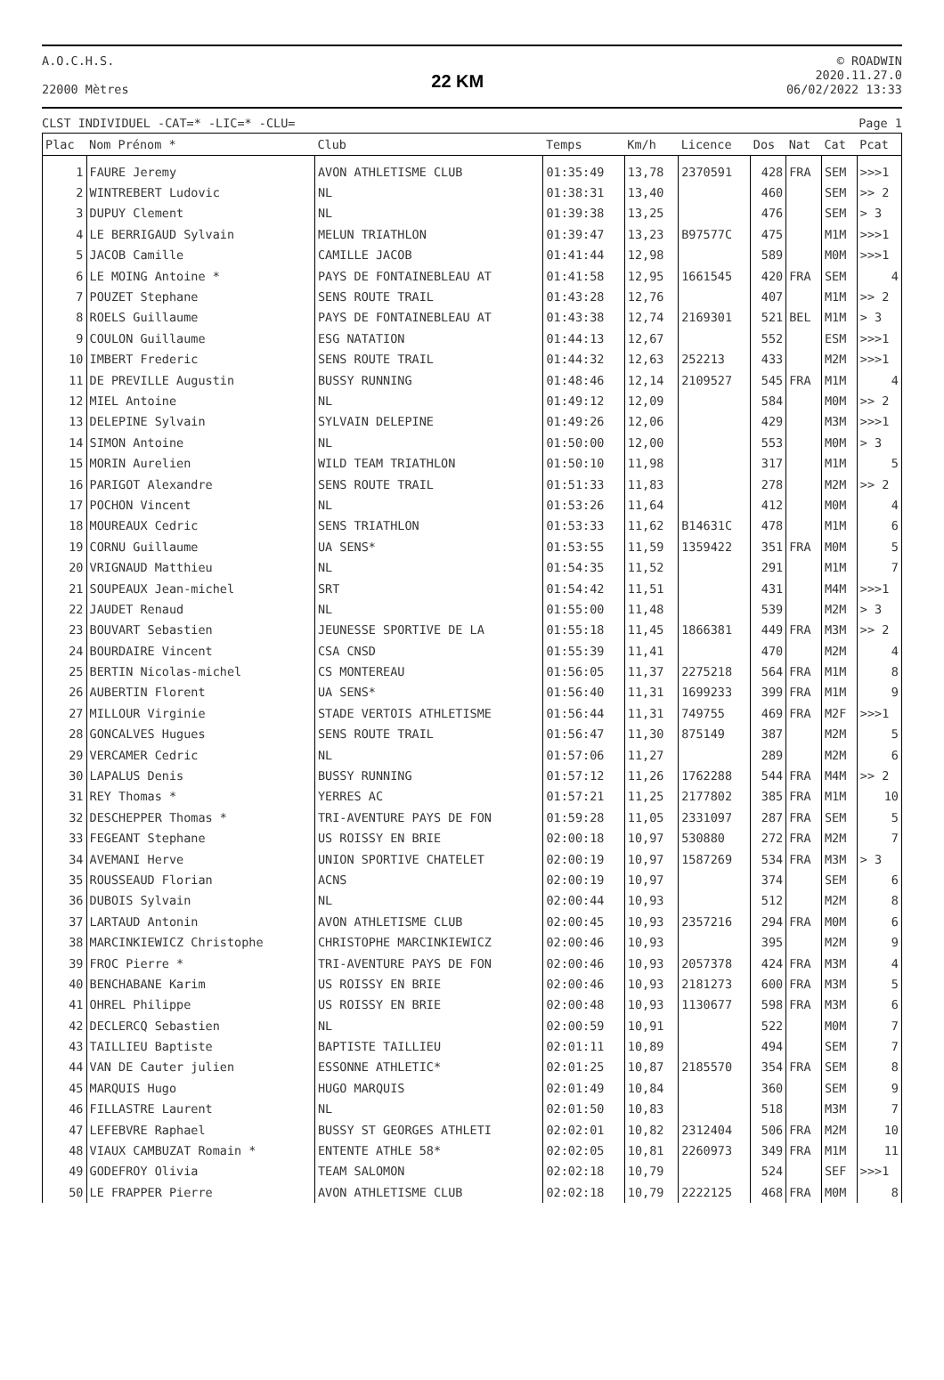A.O.C.H.S.
22000 Mètres
22 KM
© ROADWIN
2020.11.27.0
06/02/2022 13:33
CLST INDIVIDUEL -CAT=* -LIC=* -CLU= Page 1
| Plac | Nom Prénom * | Club | Temps | Km/h | Licence | Dos | Nat | Cat | Pcat |
| --- | --- | --- | --- | --- | --- | --- | --- | --- | --- |
| 1 | FAURE Jeremy | AVON ATHLETISME CLUB | 01:35:49 | 13,78 | 2370591 | 428 | FRA | SEM | >>>1 |
| 2 | WINTREBERT Ludovic | NL | 01:38:31 | 13,40 | | 460 | | SEM | >> 2 |
| 3 | DUPUY Clement | NL | 01:39:38 | 13,25 | | 476 | | SEM | > 3 |
| 4 | LE BERRIGAUD Sylvain | MELUN TRIATHLON | 01:39:47 | 13,23 | B97577C | 475 | | M1M | >>>1 |
| 5 | JACOB Camille | CAMILLE JACOB | 01:41:44 | 12,98 | | 589 | | M0M | >>>1 |
| 6 | LE MOING Antoine * | PAYS DE FONTAINEBLEAU AT | 01:41:58 | 12,95 | 1661545 | 420 | FRA | SEM | 4 |
| 7 | POUZET Stephane | SENS ROUTE TRAIL | 01:43:28 | 12,76 | | 407 | | M1M | >> 2 |
| 8 | ROELS Guillaume | PAYS DE FONTAINEBLEAU AT | 01:43:38 | 12,74 | 2169301 | 521 | BEL | M1M | > 3 |
| 9 | COULON Guillaume | ESG NATATION | 01:44:13 | 12,67 | | 552 | | ESM | >>>1 |
| 10 | IMBERT Frederic | SENS ROUTE TRAIL | 01:44:32 | 12,63 | 252213 | 433 | | M2M | >>>1 |
| 11 | DE PREVILLE Augustin | BUSSY RUNNING | 01:48:46 | 12,14 | 2109527 | 545 | FRA | M1M | 4 |
| 12 | MIEL Antoine | NL | 01:49:12 | 12,09 | | 584 | | M0M | >> 2 |
| 13 | DELEPINE Sylvain | SYLVAIN DELEPINE | 01:49:26 | 12,06 | | 429 | | M3M | >>>1 |
| 14 | SIMON Antoine | NL | 01:50:00 | 12,00 | | 553 | | M0M | > 3 |
| 15 | MORIN Aurelien | WILD TEAM TRIATHLON | 01:50:10 | 11,98 | | 317 | | M1M | 5 |
| 16 | PARIGOT Alexandre | SENS ROUTE TRAIL | 01:51:33 | 11,83 | | 278 | | M2M | >> 2 |
| 17 | POCHON Vincent | NL | 01:53:26 | 11,64 | | 412 | | M0M | 4 |
| 18 | MOUREAUX Cedric | SENS TRIATHLON | 01:53:33 | 11,62 | B14631C | 478 | | M1M | 6 |
| 19 | CORNU Guillaume | UA SENS* | 01:53:55 | 11,59 | 1359422 | 351 | FRA | M0M | 5 |
| 20 | VRIGNAUD Matthieu | NL | 01:54:35 | 11,52 | | 291 | | M1M | 7 |
| 21 | SOUPEAUX Jean-michel | SRT | 01:54:42 | 11,51 | | 431 | | M4M | >>>1 |
| 22 | JAUDET Renaud | NL | 01:55:00 | 11,48 | | 539 | | M2M | > 3 |
| 23 | BOUVART Sebastien | JEUNESSE SPORTIVE DE LA | 01:55:18 | 11,45 | 1866381 | 449 | FRA | M3M | >> 2 |
| 24 | BOURDAIRE Vincent | CSA CNSD | 01:55:39 | 11,41 | | 470 | | M2M | 4 |
| 25 | BERTIN Nicolas-michel | CS MONTEREAU | 01:56:05 | 11,37 | 2275218 | 564 | FRA | M1M | 8 |
| 26 | AUBERTIN Florent | UA SENS* | 01:56:40 | 11,31 | 1699233 | 399 | FRA | M1M | 9 |
| 27 | MILLOUR Virginie | STADE VERTOIS ATHLETISME | 01:56:44 | 11,31 | 749755 | 469 | FRA | M2F | >>>1 |
| 28 | GONCALVES Hugues | SENS ROUTE TRAIL | 01:56:47 | 11,30 | 875149 | 387 | | M2M | 5 |
| 29 | VERCAMER Cedric | NL | 01:57:06 | 11,27 | | 289 | | M2M | 6 |
| 30 | LAPALUS Denis | BUSSY RUNNING | 01:57:12 | 11,26 | 1762288 | 544 | FRA | M4M | >> 2 |
| 31 | REY Thomas * | YERRES AC | 01:57:21 | 11,25 | 2177802 | 385 | FRA | M1M | 10 |
| 32 | DESCHEPPER Thomas * | TRI-AVENTURE PAYS DE FON | 01:59:28 | 11,05 | 2331097 | 287 | FRA | SEM | 5 |
| 33 | FEGEANT Stephane | US ROISSY EN BRIE | 02:00:18 | 10,97 | 530880 | 272 | FRA | M2M | 7 |
| 34 | AVEMANI Herve | UNION SPORTIVE CHATELET | 02:00:19 | 10,97 | 1587269 | 534 | FRA | M3M | > 3 |
| 35 | ROUSSEAUD Florian | ACNS | 02:00:19 | 10,97 | | 374 | | SEM | 6 |
| 36 | DUBOIS Sylvain | NL | 02:00:44 | 10,93 | | 512 | | M2M | 8 |
| 37 | LARTAUD Antonin | AVON ATHLETISME CLUB | 02:00:45 | 10,93 | 2357216 | 294 | FRA | M0M | 6 |
| 38 | MARCINKIEWICZ Christophe | CHRISTOPHE MARCINKIEWICZ | 02:00:46 | 10,93 | | 395 | | M2M | 9 |
| 39 | FROC Pierre * | TRI-AVENTURE PAYS DE FON | 02:00:46 | 10,93 | 2057378 | 424 | FRA | M3M | 4 |
| 40 | BENCHABANE Karim | US ROISSY EN BRIE | 02:00:46 | 10,93 | 2181273 | 600 | FRA | M3M | 5 |
| 41 | OHREL Philippe | US ROISSY EN BRIE | 02:00:48 | 10,93 | 1130677 | 598 | FRA | M3M | 6 |
| 42 | DECLERCQ Sebastien | NL | 02:00:59 | 10,91 | | 522 | | M0M | 7 |
| 43 | TAILLIEU Baptiste | BAPTISTE TAILLIEU | 02:01:11 | 10,89 | | 494 | | SEM | 7 |
| 44 | VAN DE Cauter julien | ESSONNE ATHLETIC* | 02:01:25 | 10,87 | 2185570 | 354 | FRA | SEM | 8 |
| 45 | MARQUIS Hugo | HUGO MARQUIS | 02:01:49 | 10,84 | | 360 | | SEM | 9 |
| 46 | FILLASTRE Laurent | NL | 02:01:50 | 10,83 | | 518 | | M3M | 7 |
| 47 | LEFEBVRE Raphael | BUSSY ST GEORGES ATHLETI | 02:02:01 | 10,82 | 2312404 | 506 | FRA | M2M | 10 |
| 48 | VIAUX CAMBUZAT Romain * | ENTENTE ATHLE 58* | 02:02:05 | 10,81 | 2260973 | 349 | FRA | M1M | 11 |
| 49 | GODEFROY Olivia | TEAM SALOMON | 02:02:18 | 10,79 | | 524 | | SEF | >>>1 |
| 50 | LE FRAPPER Pierre | AVON ATHLETISME CLUB | 02:02:18 | 10,79 | 2222125 | 468 | FRA | M0M | 8 |